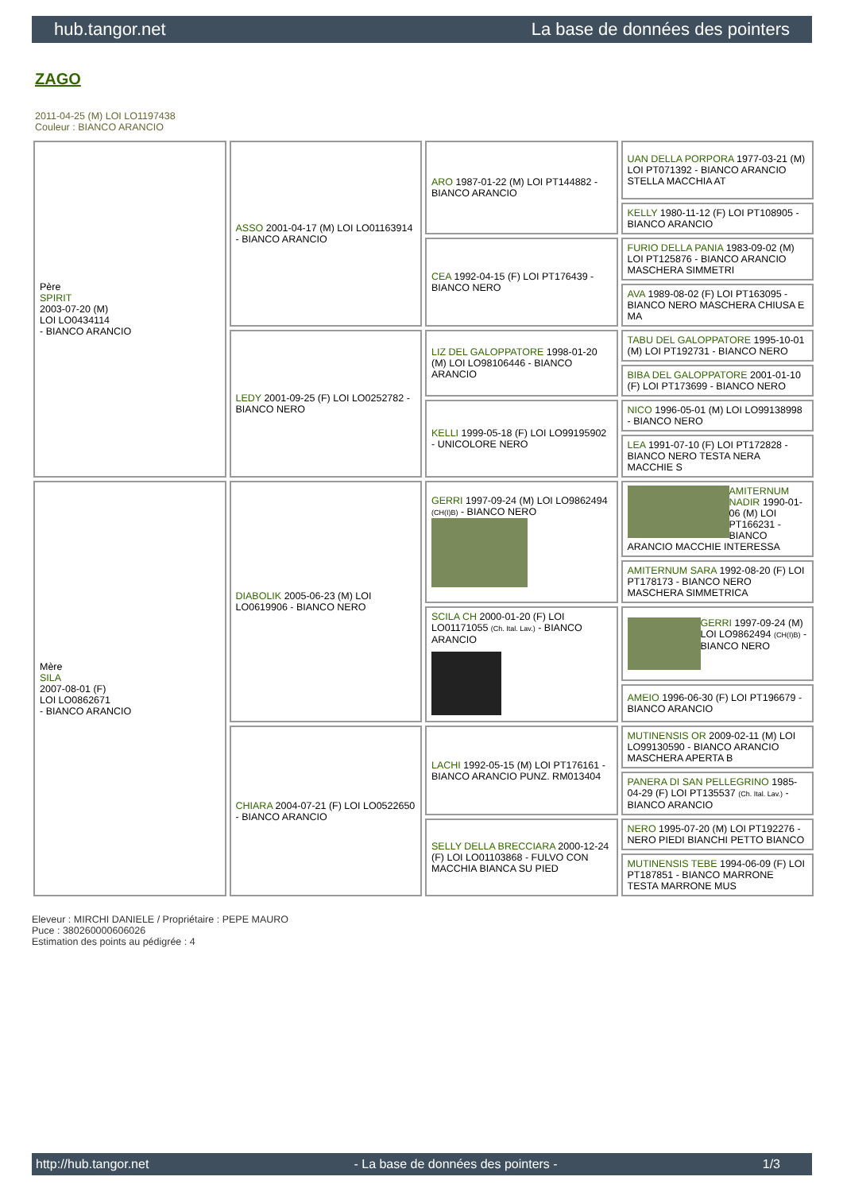hub.tangor.net La base de données des pointers
ZAGO
2011-04-25 (M) LOI LO1197438
Couleur : BIANCO ARANCIO
| Père SPIRIT 2003-07-20 (M) LOI LO0434114 - BIANCO ARANCIO | ASSO 2001-04-17 (M) LOI LO01163914 - BIANCO ARANCIO | ARO 1987-01-22 (M) LOI PT144882 - BIANCO ARANCIO | UAN DELLA PORPORA 1977-03-21 (M) LOI PT071392 - BIANCO ARANCIO STELLA MACCHIA AT |
| | | | KELLY 1980-11-12 (F) LOI PT108905 - BIANCO ARANCIO |
| | | CEA 1992-04-15 (F) LOI PT176439 - BIANCO NERO | FURIO DELLA PANIA 1983-09-02 (M) LOI PT125876 - BIANCO ARANCIO MASCHERA SIMMETRI |
| | | | AVA 1989-08-02 (F) LOI PT163095 - BIANCO NERO MASCHERA CHIUSA E MA |
| | LEDY 2001-09-25 (F) LOI LO0252782 - BIANCO NERO | LIZ DEL GALOPPATORE 1998-01-20 (M) LOI LO98106446 - BIANCO ARANCIO | TABU DEL GALOPPATORE 1995-10-01 (M) LOI PT192731 - BIANCO NERO |
| | | | BIBA DEL GALOPPATORE 2001-01-10 (F) LOI PT173699 - BIANCO NERO |
| | | KELLI 1999-05-18 (F) LOI LO99195902 - UNICOLORE NERO | NICO 1996-05-01 (M) LOI LO99138998 - BIANCO NERO |
| | | | LEA 1991-07-10 (F) LOI PT172828 - BIANCO NERO TESTA NERA MACCHIE S |
| Mère SILA 2007-08-01 (F) LOI LO0862671 - BIANCO ARANCIO | DIABOLIK 2005-06-23 (M) LOI LO0619906 - BIANCO NERO | GERRI 1997-09-24 (M) LOI LO9862494 (CH(I)B) - BIANCO NERO | AMITERNUM NADIR 1990-01-06 (M) LOI PT166231 - BIANCO ARANCIO MACCHIE INTERESSA |
| | | | AMITERNUM SARA 1992-08-20 (F) LOI PT178173 - BIANCO NERO MASCHERA SIMMETRICA |
| | | SCILA CH 2000-01-20 (F) LOI LO01171055 (Ch. Ital. Lav.) - BIANCO ARANCIO | GERRI 1997-09-24 (M) LOI LO9862494 (CH(I)B) - BIANCO NERO |
| | | | AMEIO 1996-06-30 (F) LOI PT196679 - BIANCO ARANCIO |
| | CHIARA 2004-07-21 (F) LOI LO0522650 - BIANCO ARANCIO | LACHI 1992-05-15 (M) LOI PT176161 - BIANCO ARANCIO PUNZ. RM013404 | MUTINENSIS OR 2009-02-11 (M) LOI LO99130590 - BIANCO ARANCIO MASCHERA APERTA B |
| | | | PANERA DI SAN PELLEGRINO 1985-04-29 (F) LOI PT135537 (Ch. Ital. Lav.) - BIANCO ARANCIO |
| | | SELLY DELLA BRECCIARA 2000-12-24 (F) LOI LO01103868 - FULVO CON MACCHIA BIANCA SU PIED | NERO 1995-07-20 (M) LOI PT192276 - NERO PIEDI BIANCHI PETTO BIANCO |
| | | | MUTINENSIS TEBE 1994-06-09 (F) LOI PT187851 - BIANCO MARRONE TESTA MARRONE MUS |
Eleveur : MIRCHI DANIELE / Propriétaire : PEPE MAURO
Puce : 380260000606026
Estimation des points au pédigrée : 4
http://hub.tangor.net - La base de données des pointers - 1/3